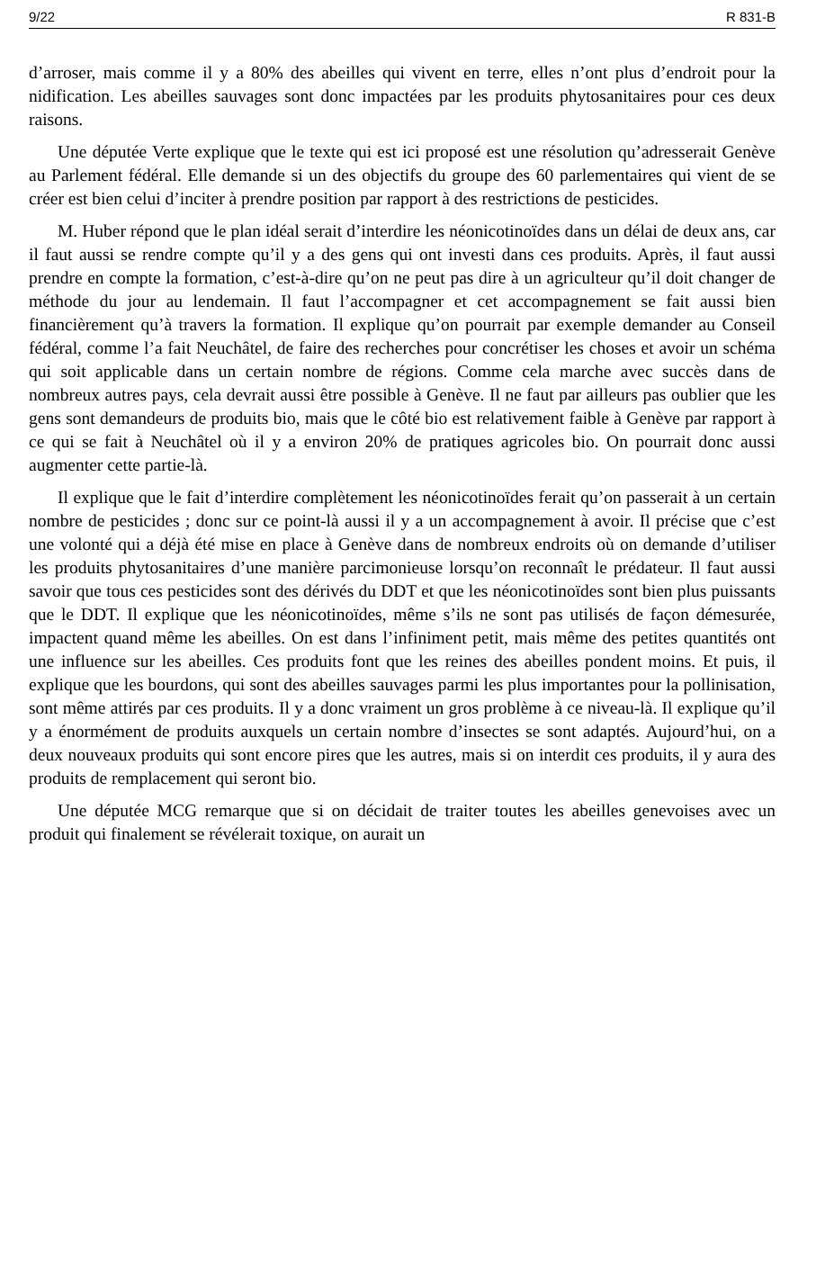9/22 R 831-B
d’arroser, mais comme il y a 80% des abeilles qui vivent en terre, elles n’ont plus d’endroit pour la nidification. Les abeilles sauvages sont donc impactées par les produits phytosanitaires pour ces deux raisons.
Une députée Verte explique que le texte qui est ici proposé est une résolution qu’adresserait Genève au Parlement fédéral. Elle demande si un des objectifs du groupe des 60 parlementaires qui vient de se créer est bien celui d’inciter à prendre position par rapport à des restrictions de pesticides.
M. Huber répond que le plan idéal serait d’interdire les néonicotinoïdes dans un délai de deux ans, car il faut aussi se rendre compte qu’il y a des gens qui ont investi dans ces produits. Après, il faut aussi prendre en compte la formation, c’est-à-dire qu’on ne peut pas dire à un agriculteur qu’il doit changer de méthode du jour au lendemain. Il faut l’accompagner et cet accompagnement se fait aussi bien financièrement qu’à travers la formation. Il explique qu’on pourrait par exemple demander au Conseil fédéral, comme l’a fait Neuchâtel, de faire des recherches pour concrétiser les choses et avoir un schéma qui soit applicable dans un certain nombre de régions. Comme cela marche avec succès dans de nombreux autres pays, cela devrait aussi être possible à Genève. Il ne faut par ailleurs pas oublier que les gens sont demandeurs de produits bio, mais que le côté bio est relativement faible à Genève par rapport à ce qui se fait à Neuchâtel où il y a environ 20% de pratiques agricoles bio. On pourrait donc aussi augmenter cette partie-là.
Il explique que le fait d’interdire complètement les néonicotinoïdes ferait qu’on passerait à un certain nombre de pesticides ; donc sur ce point-là aussi il y a un accompagnement à avoir. Il précise que c’est une volonté qui a déjà été mise en place à Genève dans de nombreux endroits où on demande d’utiliser les produits phytosanitaires d’une manière parcimonieuse lorsqu’on reconnaît le prédateur. Il faut aussi savoir que tous ces pesticides sont des dérivés du DDT et que les néonicotinoïdes sont bien plus puissants que le DDT. Il explique que les néonicotinoïdes, même s’ils ne sont pas utilisés de façon démesurée, impactent quand même les abeilles. On est dans l’infiniment petit, mais même des petites quantités ont une influence sur les abeilles. Ces produits font que les reines des abeilles pondent moins. Et puis, il explique que les bourdons, qui sont des abeilles sauvages parmi les plus importantes pour la pollinisation, sont même attirés par ces produits. Il y a donc vraiment un gros problème à ce niveau-là. Il explique qu’il y a énormément de produits auxquels un certain nombre d’insectes se sont adaptés. Aujourd’hui, on a deux nouveaux produits qui sont encore pires que les autres, mais si on interdit ces produits, il y aura des produits de remplacement qui seront bio.
Une députée MCG remarque que si on décidait de traiter toutes les abeilles genevoises avec un produit qui finalement se révélerait toxique, on aurait un